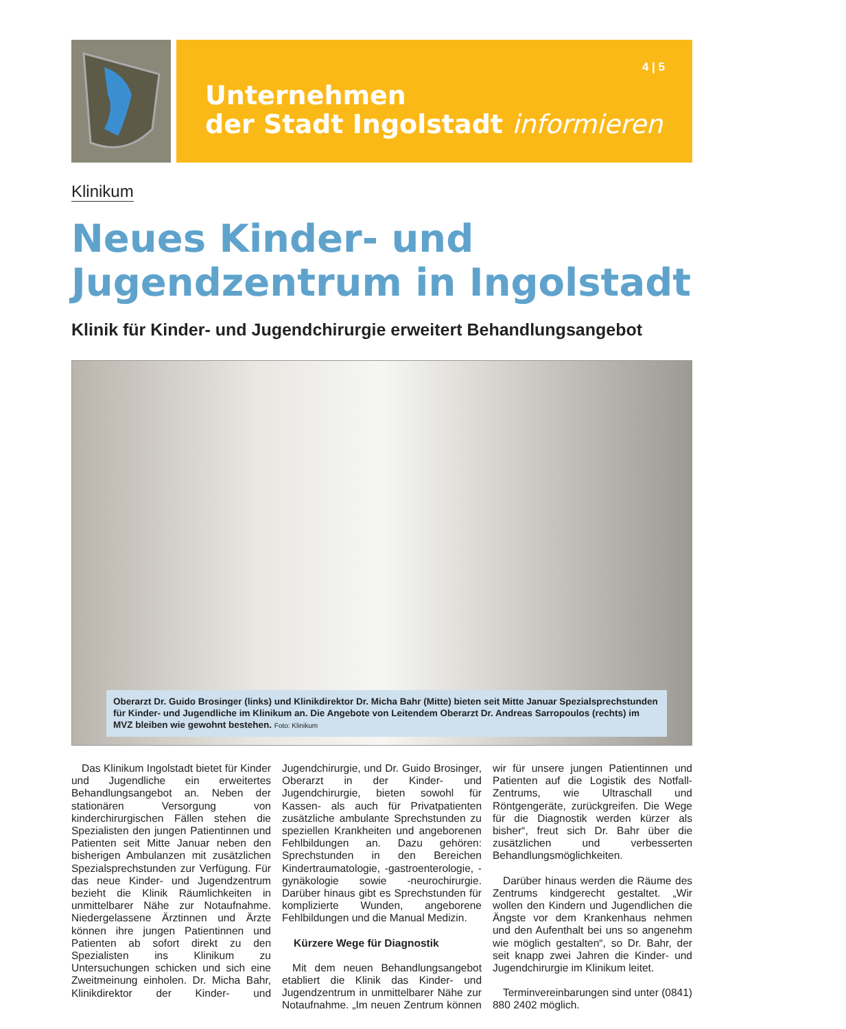4 | 5
Unternehmen
der Stadt Ingolstadt informieren
Klinikum
Neues Kinder- und
Jugendzentrum in Ingolstadt
Klinik für Kinder- und Jugendchirurgie erweitert Behandlungsangebot
Oberarzt Dr. Guido Brosinger (links) und Klinikdirektor Dr. Micha Bahr (Mitte) bieten seit Mitte Januar Spezialsprechstunden für Kinder- und Jugendliche im Klinikum an. Die Angebote von Leitendem Oberarzt Dr. Andreas Sarropoulos (rechts) im MVZ bleiben wie gewohnt bestehen. Foto: Klinikum
Das Klinikum Ingolstadt bietet für Kinder und Jugendliche ein erweitertes Behandlungsangebot an. Neben der stationären Versorgung von kinderchirurgischen Fällen stehen die Spezialisten den jungen Patientinnen und Patienten seit Mitte Januar neben den bisherigen Ambulanzen mit zusätzlichen Spezialsprechstunden zur Verfügung. Für das neue Kinder- und Jugendzentrum bezieht die Klinik Räumlichkeiten in unmittelbarer Nähe zur Notaufnahme. Niedergelassene Ärztinnen und Ärzte können ihre jungen Patientinnen und Patienten ab sofort direkt zu den Spezialisten ins Klinikum zu Untersuchungen schicken und sich eine Zweitmeinung einholen. Dr. Micha Bahr, Klinikdirektor der Kinder- und Jugendchirurgie, und Dr. Guido Brosinger, Oberarzt in der Kinder- und Jugendchirurgie, bieten sowohl für Kassen- als auch für Privatpatienten zusätzliche ambulante Sprechstunden zu speziellen Krankheiten und angeborenen Fehlbildungen an. Dazu gehören: Sprechstunden in den Bereichen Kindertraumatologie, -gastroenterologie, -gynäkologie sowie -neurochirurgie. Darüber hinaus gibt es Sprechstunden für komplizierte Wunden, angeborene Fehlbildungen und die Manual Medizin.
Kürzere Wege für Diagnostik
Mit dem neuen Behandlungsangebot etabliert die Klinik das Kinder- und Jugendzentrum in unmittelbarer Nähe zur Notaufnahme. „Im neuen Zentrum können wir für unsere jungen Patientinnen und Patienten auf die Logistik des Notfall-Zentrums, wie Ultraschall und Röntgengeräte, zurückgreifen. Die Wege für die Diagnostik werden kürzer als bisher“, freut sich Dr. Bahr über die zusätzlichen und verbesserten Behandlungsmöglichkeiten.
Darüber hinaus werden die Räume des Zentrums kindgerecht gestaltet. „Wir wollen den Kindern und Jugendlichen die Ängste vor dem Krankenhaus nehmen und den Aufenthalt bei uns so angenehm wie möglich gestalten“, so Dr. Bahr, der seit knapp zwei Jahren die Kinder- und Jugendchirurgie im Klinikum leitet.
Terminvereinbarungen sind unter (0841) 880 2402 möglich.